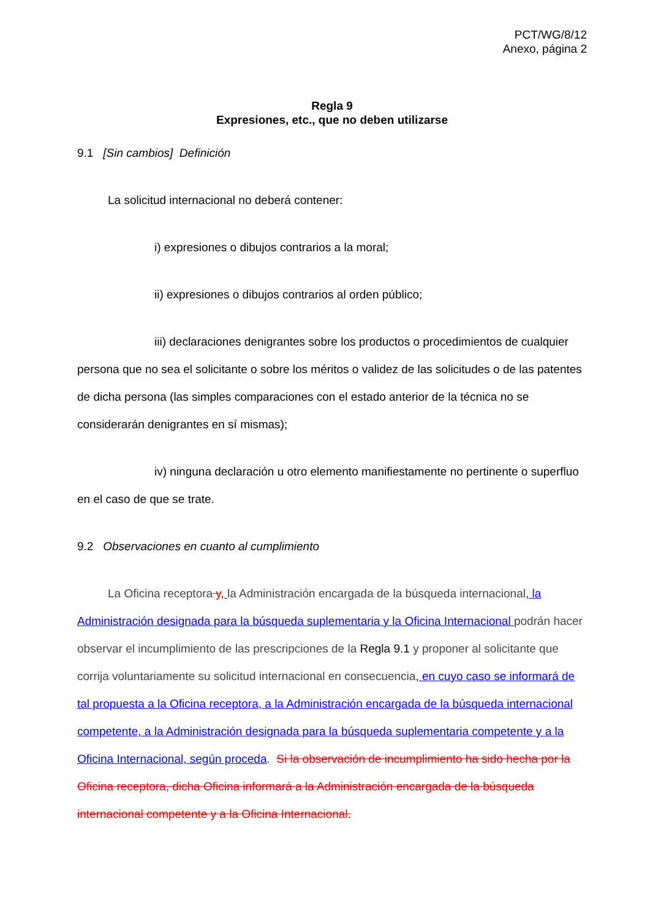PCT/WG/8/12
Anexo, página 2
Regla 9
Expresiones, etc., que no deben utilizarse
9.1 [Sin cambios] Definición
La solicitud internacional no deberá contener:
i) expresiones o dibujos contrarios a la moral;
ii) expresiones o dibujos contrarios al orden público;
iii) declaraciones denigrantes sobre los productos o procedimientos de cualquier persona que no sea el solicitante o sobre los méritos o validez de las solicitudes o de las patentes de dicha persona (las simples comparaciones con el estado anterior de la técnica no se considerarán denigrantes en sí mismas);
iv) ninguna declaración u otro elemento manifiestamente no pertinente o superfluo en el caso de que se trate.
9.2 Observaciones en cuanto al cumplimiento
La Oficina receptora y, la Administración encargada de la búsqueda internacional, la Administración designada para la búsqueda suplementaria y la Oficina Internacional podrán hacer observar el incumplimiento de las prescripciones de la Regla 9.1 y proponer al solicitante que corrija voluntariamente su solicitud internacional en consecuencia, en cuyo caso se informará de tal propuesta a la Oficina receptora, a la Administración encargada de la búsqueda internacional competente, a la Administración designada para la búsqueda suplementaria competente y a la Oficina Internacional, según proceda. Si la observación de incumplimiento ha sido hecha por la Oficina receptora, dicha Oficina informará a la Administración encargada de la búsqueda internacional competente y a la Oficina Internacional.